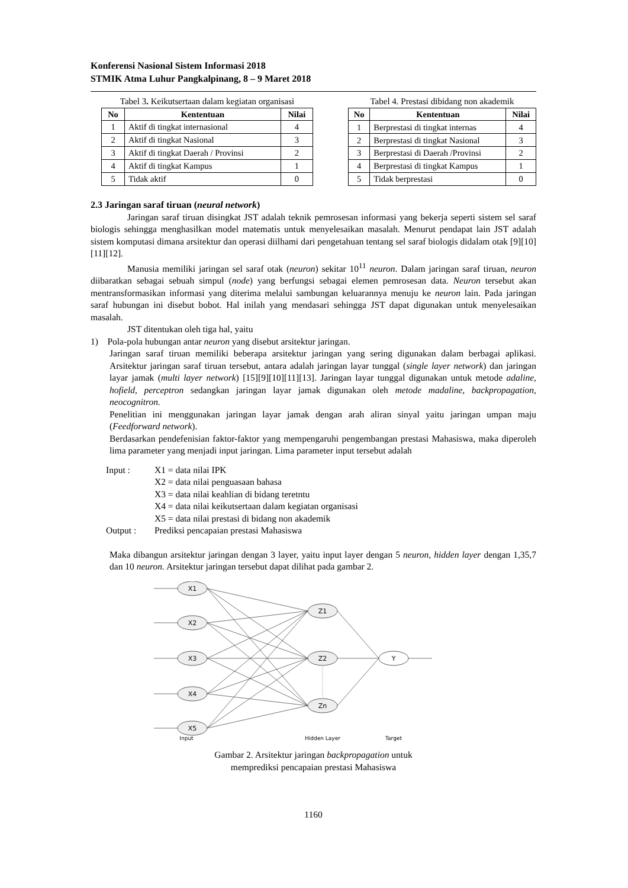Konferensi Nasional Sistem Informasi 2018
STMIK Atma Luhur Pangkalpinang, 8 – 9 Maret 2018
Tabel 3 . Keikutsertaan dalam kegiatan organisasi
| No | Kententuan | Nilai |
| --- | --- | --- |
| 1 | Aktif di tingkat internasional | 4 |
| 2 | Aktif di tingkat Nasional | 3 |
| 3 | Aktif di tingkat Daerah / Provinsi | 2 |
| 4 | Aktif di tingkat Kampus | 1 |
| 5 | Tidak aktif | 0 |
Tabel 4. Prestasi dibidang non akademik
| No | Kententuan | Nilai |
| --- | --- | --- |
| 1 | Berprestasi di tingkat internas | 4 |
| 2 | Berprestasi di tingkat Nasional | 3 |
| 3 | Berprestasi di Daerah /Provinsi | 2 |
| 4 | Berprestasi di tingkat Kampus | 1 |
| 5 | Tidak berprestasi | 0 |
2.3 Jaringan saraf tiruan (neural network)
Jaringan saraf tiruan disingkat JST adalah teknik pemrosesan informasi yang bekerja seperti sistem sel saraf biologis sehingga menghasilkan model matematis untuk menyelesaikan masalah. Menurut pendapat lain JST adalah sistem komputasi dimana arsitektur dan operasi diilhami dari pengetahuan tentang sel saraf biologis didalam otak [9][10][11][12].
Manusia memiliki jaringan sel saraf otak (neuron) sekitar 10<sup>11</sup> neuron. Dalam jaringan saraf tiruan, neuron diibaratkan sebagai sebuah simpul (node) yang berfungsi sebagai elemen pemrosesan data. Neuron tersebut akan mentransformasikan informasi yang diterima melalui sambungan keluarannya menuju ke neuron lain. Pada jaringan saraf hubungan ini disebut bobot. Hal inilah yang mendasari sehingga JST dapat digunakan untuk menyelesaikan masalah.
JST ditentukan oleh tiga hal, yaitu
1) Pola-pola hubungan antar neuron yang disebut arsitektur jaringan.
Jaringan saraf tiruan memiliki beberapa arsitektur jaringan yang sering digunakan dalam berbagai aplikasi. Arsitektur jaringan saraf tiruan tersebut, antara adalah jaringan layar tunggal (single layer network) dan jaringan layar jamak (multi layer network) [15][9][10][11][13]. Jaringan layar tunggal digunakan untuk metode adaline, hofield, perceptron sedangkan jaringan layar jamak digunakan oleh metode madaline, backpropagation, neocognitron.
Penelitian ini menggunakan jaringan layar jamak dengan arah aliran sinyal yaitu jaringan umpan maju (Feedforward network).
Berdasarkan pendefenisian faktor-faktor yang mempengaruhi pengembangan prestasi Mahasiswa, maka diperoleh lima parameter yang menjadi input jaringan. Lima parameter input tersebut adalah
| Input : | X1 = data nilai IPK |
| | X2 = data nilai penguasaan bahasa |
| | X3 = data nilai keahlian di bidang teretntu |
| | X4 = data nilai keikutsertaan dalam kegiatan organisasi |
| | X5 = data nilai prestasi di bidang non akademik |
| Output : | Prediksi pencapaian prestasi Mahasiswa |
Maka dibangun arsitektur jaringan dengan 3 layer, yaitu input layer dengan 5 neuron, hidden layer dengan 1,35,7 dan 10 neuron. Arsitektur jaringan tersebut dapat dilihat pada gambar 2.
X1
X2
X3
X4
X5
Z1
Z2
Zn
Y
Input
Hidden Layer
Target
Gambar 2. Arsitektur jaringan backpropagation untuk
memprediksi pencapaian prestasi Mahasiswa
1160